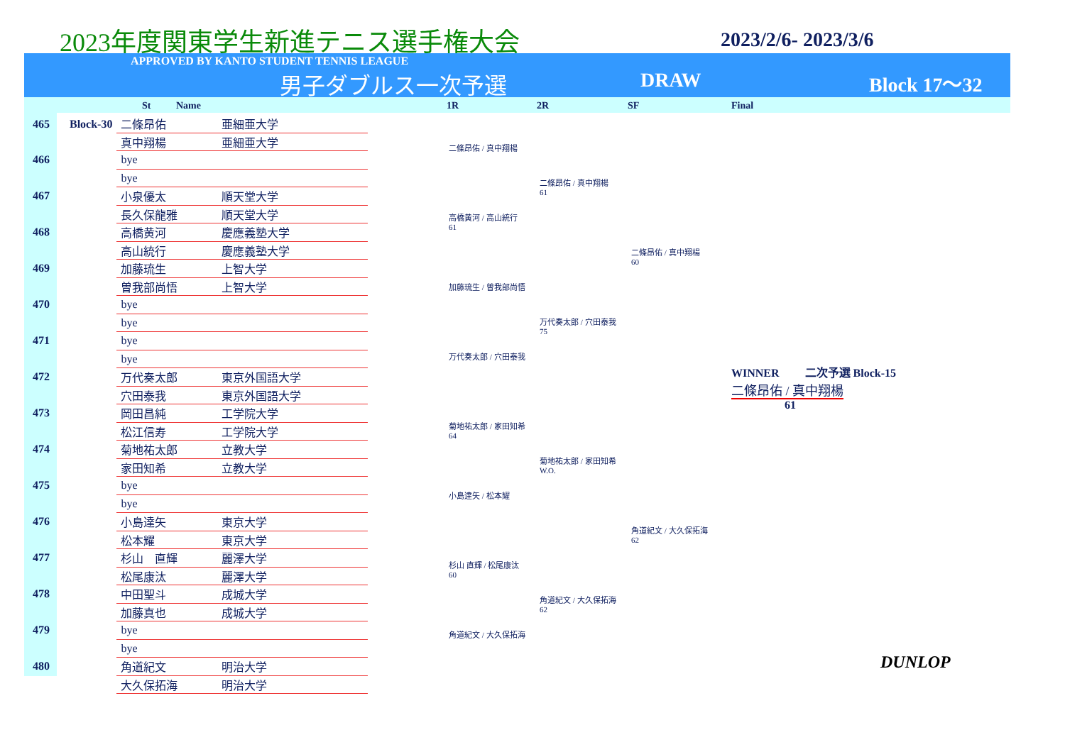2023年度関東学生新進テニス選手権大会
2023/2/6- 2023/3/6
APPROVED BY KANTO STUDENT TENNIS LEAGUE
男子ダブルス一次予選 DRAW Block 17～32
St Name 1R 2R SF Final
| 465 | Block-30 | 二條昂佑 | 亜細亜大学 |
| | | 真中翔楊 | 亜細亜大学 |
| 466 | | bye | |
| | | bye | |
| 467 | | 小泉優太 | 順天堂大学 |
| | | 長久保龍雅 | 順天堂大学 |
| 468 | | 高橋黄河 | 慶應義塾大学 |
| | | 高山統行 | 慶應義塾大学 |
| 469 | | 加藤琉生 | 上智大学 |
| | | 曽我部尚悟 | 上智大学 |
| 470 | | bye | |
| | | bye | |
| 471 | | bye | |
| | | bye | |
| 472 | | 万代奏太郎 | 東京外国語大学 |
| | | 穴田泰我 | 東京外国語大学 |
| 473 | | 岡田昌純 | 工学院大学 |
| | | 松江信寿 | 工学院大学 |
| 474 | | 菊地祐太郎 | 立教大学 |
| | | 家田知希 | 立教大学 |
| 475 | | bye | |
| | | bye | |
| 476 | | 小島達矢 | 東京大学 |
| | | 松本耀 | 東京大学 |
| 477 | | 杉山 直輝 | 麗澤大学 |
| | | 松尾康汰 | 麗澤大学 |
| 478 | | 中田聖斗 | 成城大学 |
| | | 加藤真也 | 成城大学 |
| 479 | | bye | |
| | | bye | |
| 480 | | 角道紀文 | 明治大学 |
| | | 大久保拓海 | 明治大学 |
二條昂佑 / 真中翔楊
高橋黄河 / 高山統行
61
加藤琉生 / 曽我部尚悟
万代奏太郎 / 穴田泰我
菊地祐太郎 / 家田知希
64
小島達矢 / 松本耀
杉山 直輝 / 松尾康汰
60
角道紀文 / 大久保拓海
二條昂佑 / 真中翔楊
61
万代奏太郎 / 穴田泰我
75
菊地祐太郎 / 家田知希
W.O.
角道紀文 / 大久保拓海
62
二條昂佑 / 真中翔楊
60
角道紀文 / 大久保拓海
62
WINNER 二次予選 Block-15
二條昂佑 / 真中翔楊
61
DUNLOP